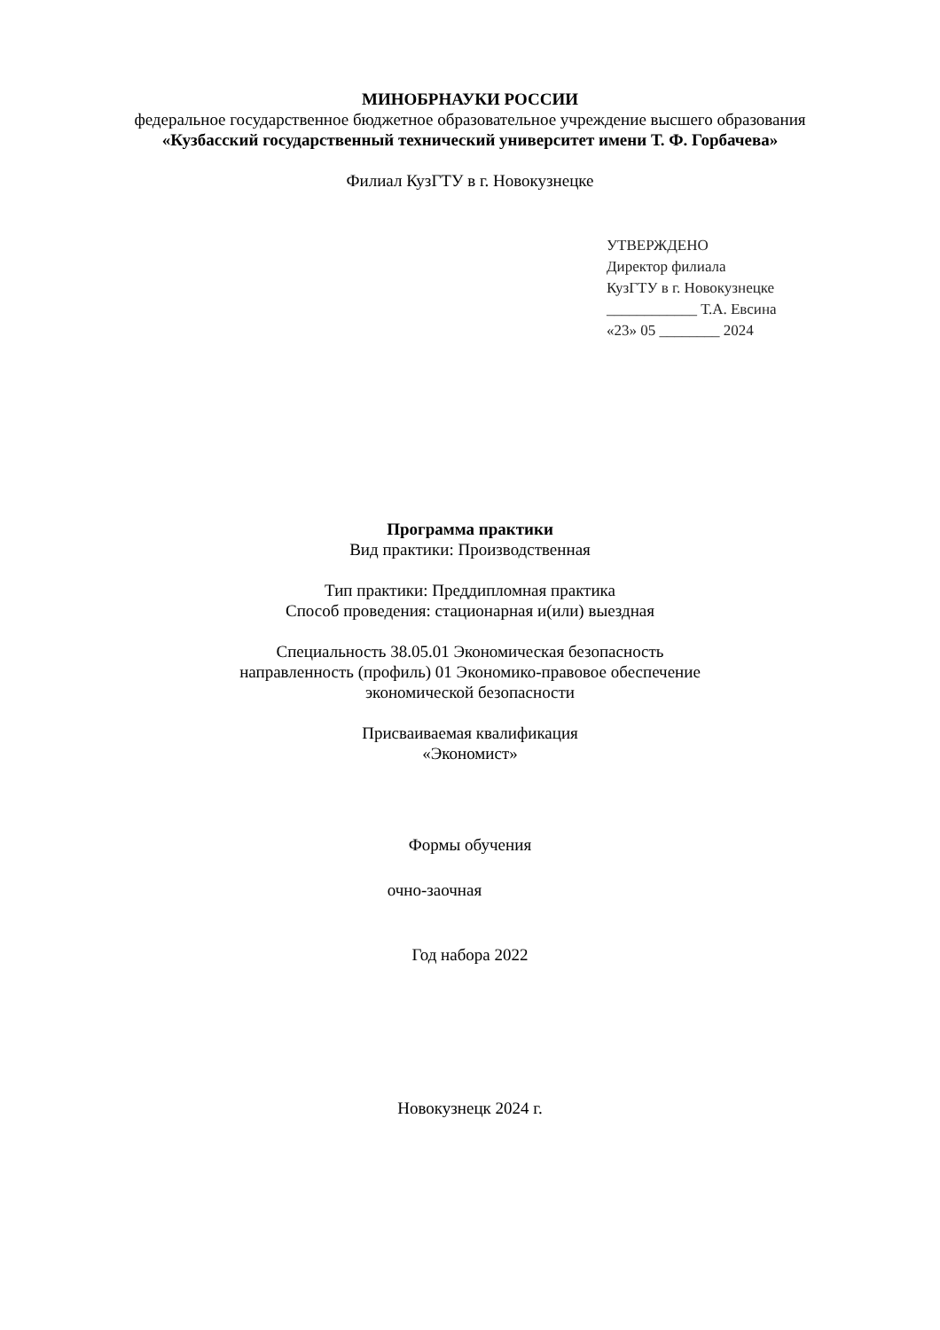МИНОБРНАУКИ РОССИИ
федеральное государственное бюджетное образовательное учреждение высшего образования
«Кузбасский государственный технический университет имени Т. Ф. Горбачева»
Филиал КузГТУ в г. Новокузнецке
УТВЕРЖДЕНО
Директор филиала
КузГТУ в г. Новокузнецке
____________ Т.А. Евсина
«23» 05 ________ 2024
Программа практики
Вид практики: Производственная
Тип практики: Преддипломная практика
Способ проведения: стационарная и(или) выездная
Специальность 38.05.01 Экономическая безопасность
направленность (профиль) 01 Экономико-правовое обеспечение
экономической безопасности
Присваиваемая квалификация
«Экономист»
Формы обучения
очно-заочная
Год набора 2022
Новокузнецк 2024 г.